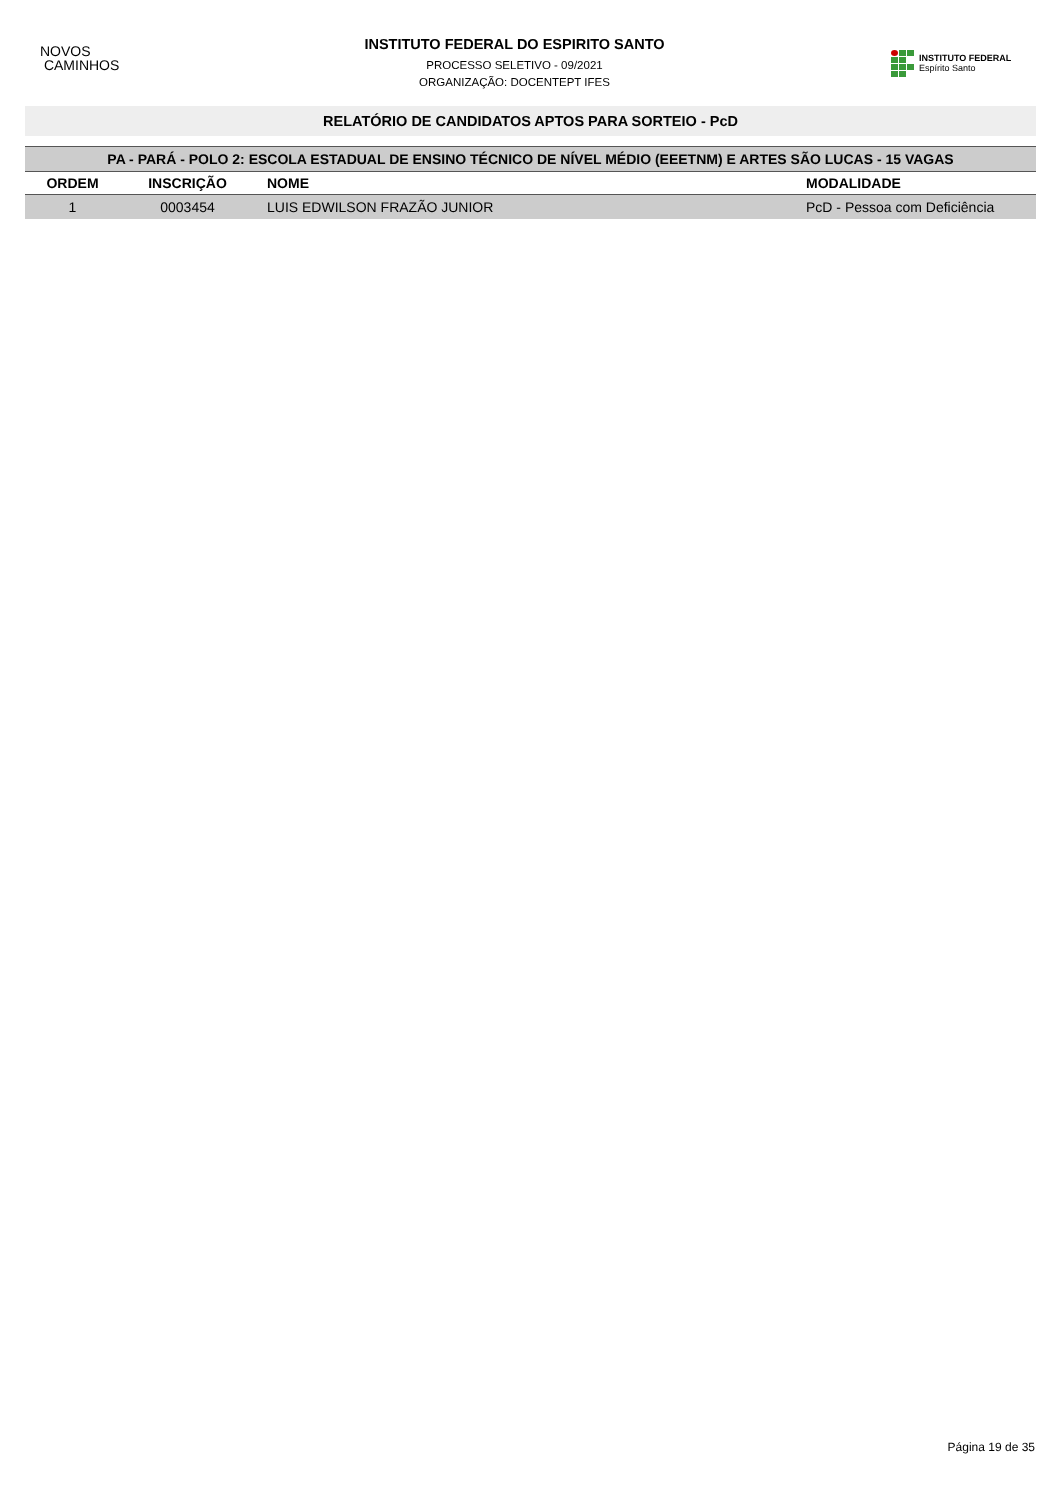NOVOS
CAMINHOS
INSTITUTO FEDERAL DO ESPIRITO SANTO
PROCESSO SELETIVO - 09/2021
ORGANIZAÇÃO: DOCENTEPT IFES
INSTITUTO FEDERAL
Espírito Santo
RELATÓRIO DE CANDIDATOS APTOS PARA SORTEIO - PcD
| PA - PARÁ - POLO 2: ESCOLA ESTADUAL DE ENSINO TÉCNICO DE NÍVEL MÉDIO (EEETNM) E ARTES SÃO LUCAS - 15 VAGAS | | | |
| --- | --- | --- | --- |
| ORDEM | INSCRIÇÃO | NOME | MODALIDADE |
| 1 | 0003454 | LUIS EDWILSON FRAZÃO JUNIOR | PcD - Pessoa com Deficiência |
Página 19 de 35